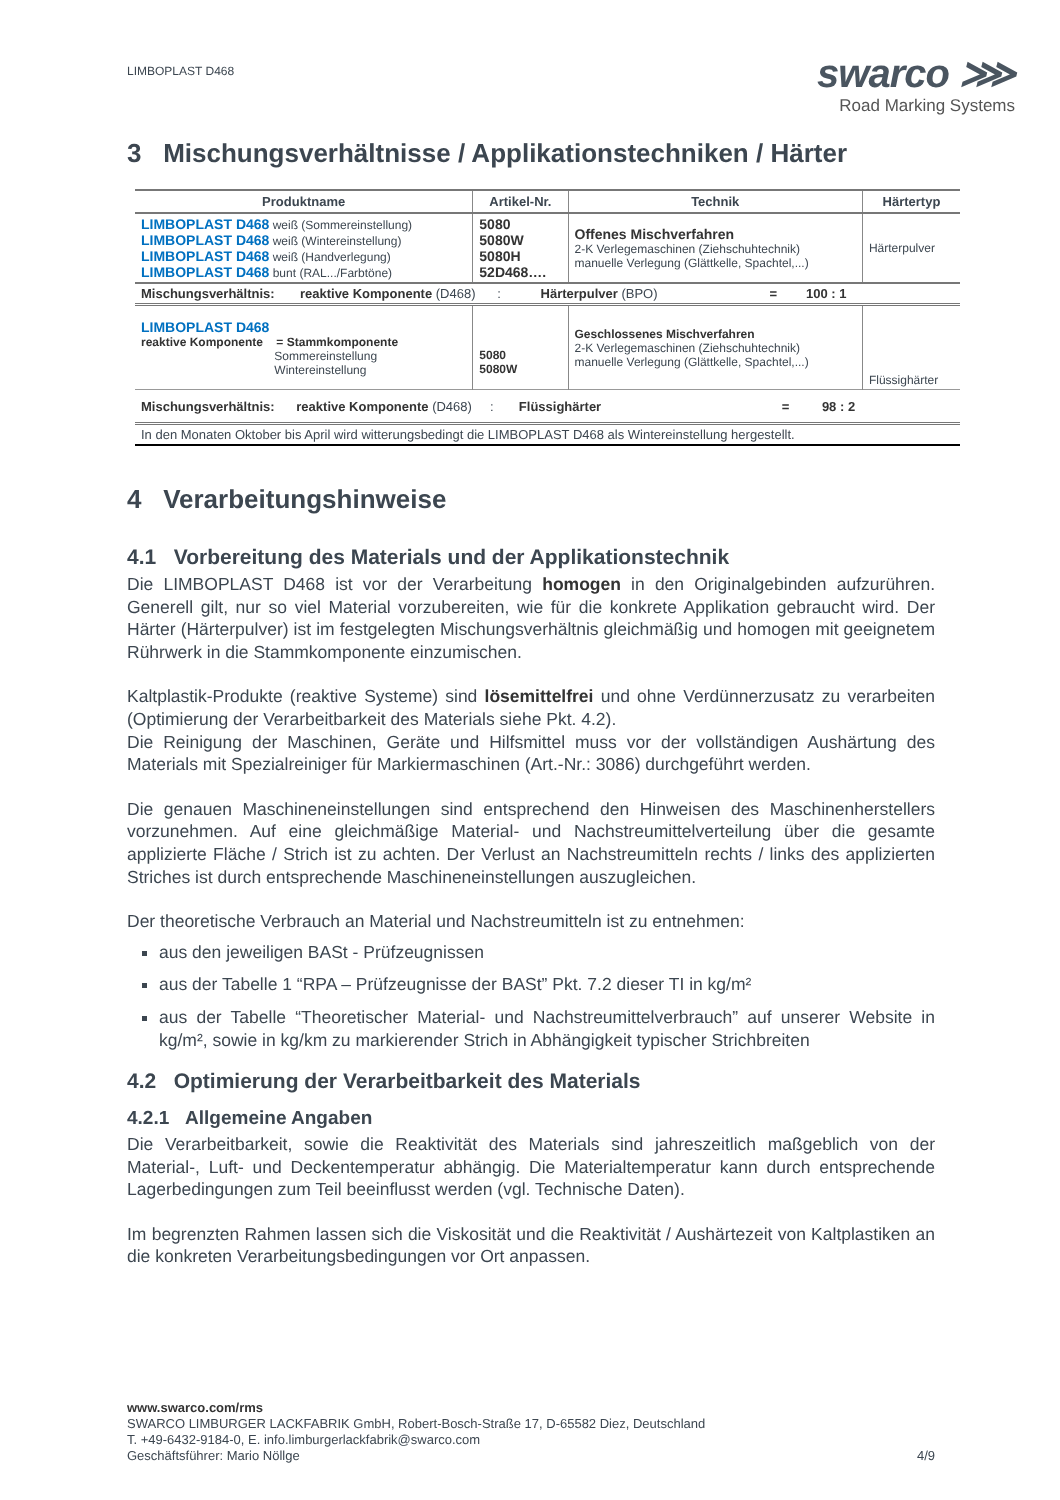LIMBOPLAST D468
swarco ⋙
Road Marking Systems
3 Mischungsverhältnisse / Applikationstechniken / Härter
| Produktname | Artikel-Nr. | Technik | Härtertyp |
| --- | --- | --- | --- |
| LIMBOPLAST D468 weiß (Sommereinstellung) LIMBOPLAST D468 weiß (Wintereinstellung) LIMBOPLAST D468 weiß (Handverlegung) LIMBOPLAST D468 bunt (RAL.../Farbtöne) | 5080 5080W 5080H 52D468…. | Offenes Mischverfahren 2-K Verlegemaschinen (Ziehschuhtechnik) manuelle Verlegung (Glättkelle, Spachtel,...) | Härterpulver |
| Mischungsverhältnis: reaktive Komponente (D468) : Härterpulver (BPO) = 100 : 1 | | | |
| LIMBOPLAST D468 reaktive Komponente = Stammkomponente Sommereinstellung Wintereinstellung | 5080 5080W | Geschlossenes Mischverfahren 2-K Verlegemaschinen (Ziehschuhtechnik) manuelle Verlegung (Glättkelle, Spachtel,...) | Flüssighärter |
| Mischungsverhältnis: reaktive Komponente (D468) : Flüssighärter = 98 : 2 | | | |
| In den Monaten Oktober bis April wird witterungsbedingt die LIMBOPLAST D468 als Wintereinstellung hergestellt. | | | |
4 Verarbeitungshinweise
4.1 Vorbereitung des Materials und der Applikationstechnik
Die LIMBOPLAST D468 ist vor der Verarbeitung homogen in den Originalgebinden aufzurühren. Generell gilt, nur so viel Material vorzubereiten, wie für die konkrete Applikation gebraucht wird. Der Härter (Härterpulver) ist im festgelegten Mischungsverhältnis gleichmäßig und homogen mit geeignetem Rührwerk in die Stammkomponente einzumischen.
Kaltplastik-Produkte (reaktive Systeme) sind lösemittelfrei und ohne Verdünnerzusatz zu verarbeiten (Optimierung der Verarbeitbarkeit des Materials siehe Pkt. 4.2).
Die Reinigung der Maschinen, Geräte und Hilfsmittel muss vor der vollständigen Aushärtung des Materials mit Spezialreiniger für Markiermaschinen (Art.-Nr.: 3086) durchgeführt werden.
Die genauen Maschineneinstellungen sind entsprechend den Hinweisen des Maschinenherstellers vorzunehmen. Auf eine gleichmäßige Material- und Nachstreumittelverteilung über die gesamte applizierte Fläche / Strich ist zu achten. Der Verlust an Nachstreumitteln rechts / links des applizierten Striches ist durch entsprechende Maschineneinstellungen auszugleichen.
Der theoretische Verbrauch an Material und Nachstreumitteln ist zu entnehmen:
aus den jeweiligen BASt - Prüfzeugnissen
aus der Tabelle 1 “RPA – Prüfzeugnisse der BASt” Pkt. 7.2 dieser TI in kg/m²
aus der Tabelle “Theoretischer Material- und Nachstreumittelverbrauch” auf unserer Website in kg/m², sowie in kg/km zu markierender Strich in Abhängigkeit typischer Strichbreiten
4.2 Optimierung der Verarbeitbarkeit des Materials
4.2.1 Allgemeine Angaben
Die Verarbeitbarkeit, sowie die Reaktivität des Materials sind jahreszeitlich maßgeblich von der Material-, Luft- und Deckentemperatur abhängig. Die Materialtemperatur kann durch entsprechende Lagerbedingungen zum Teil beeinflusst werden (vgl. Technische Daten).
Im begrenzten Rahmen lassen sich die Viskosität und die Reaktivität / Aushärtezeit von Kaltplastiken an die konkreten Verarbeitungsbedingungen vor Ort anpassen.
www.swarco.com/rms
SWARCO LIMBURGER LACKFABRIK GmbH, Robert-Bosch-Straße 17, D-65582 Diez, Deutschland
T. +49-6432-9184-0, E. info.limburgerlackfabrik@swarco.com
Geschäftsführer: Mario Nöllge 4/9